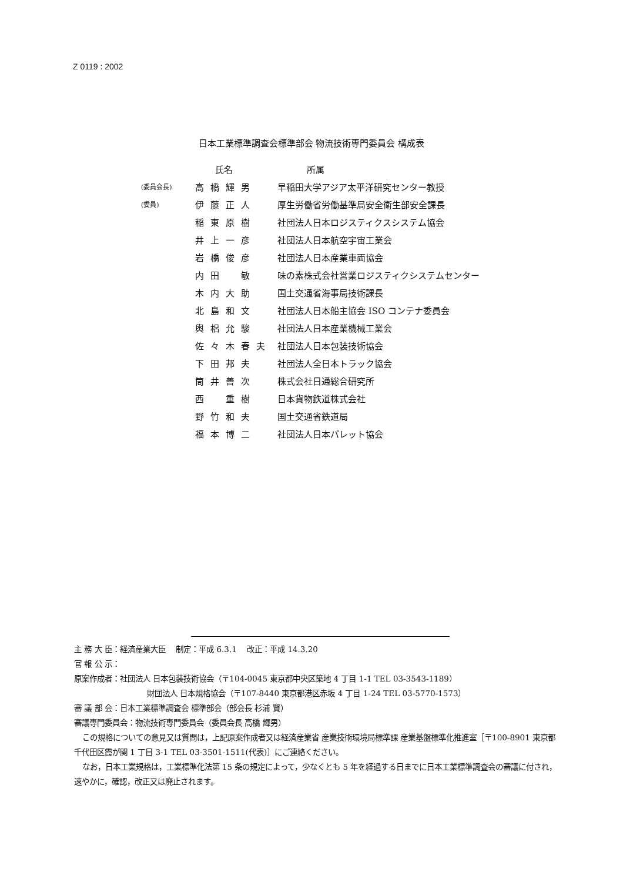Z 0119 : 2002
日本工業標準調査会標準部会 物流技術専門委員会 構成表
| | 氏名 | 所属 |
| --- | --- | --- |
| (委員会長) | 高橋輝男 | 早稲田大学アジア太平洋研究センター教授 |
| (委員) | 伊藤正人 | 厚生労働省労働基準局安全衛生部安全課長 |
| | 稲東原樹 | 社団法人日本ロジスティクスシステム協会 |
| | 井上一彦 | 社団法人日本航空宇宙工業会 |
| | 岩橋俊彦 | 社団法人日本産業車両協会 |
| | 内田 敏 | 味の素株式会社営業ロジスティクシステムセンター |
| | 木内大助 | 国土交通省海事局技術課長 |
| | 北島和文 | 社団法人日本船主協会 ISO コンテナ委員会 |
| | 輿梠允駿 | 社団法人日本産業機械工業会 |
| | 佐々木春夫 | 社団法人日本包装技術協会 |
| | 下田邦夫 | 社団法人全日本トラック協会 |
| | 筒井善次 | 株式会社日通総合研究所 |
| | 西 重樹 | 日本貨物鉄道株式会社 |
| | 野竹和夫 | 国土交通省鉄道局 |
| | 福本博二 | 社団法人日本パレット協会 |
主 務 大 臣：経済産業大臣　 制定：平成 6.3.1　 改正：平成 14.3.20
官 報 公 示：
原案作成者：社団法人 日本包装技術協会（〒104-0045 東京都中央区築地 4 丁目 1-1 TEL 03-3543-1189）
財団法人 日本規格協会（〒107-8440 東京都港区赤坂 4 丁目 1-24 TEL 03-5770-1573）
審 議 部 会：日本工業標準調査会 標準部会（部会長 杉浦 賢）
審議専門委員会：物流技術専門委員会（委員会長 高橋 輝男）
この規格についての意見又は質問は，上記原案作成者又は経済産業省 産業技術環境局標準課 産業基盤標準化推進室［〒100-8901 東京都千代田区霞が関 1 丁目 3-1 TEL 03-3501-1511(代表)］にご連絡ください。
なお，日本工業規格は，工業標準化法第 15 条の規定によって，少なくとも 5 年を経過する日までに日本工業標準調査会の審議に付され，速やかに，確認，改正又は廃止されます。